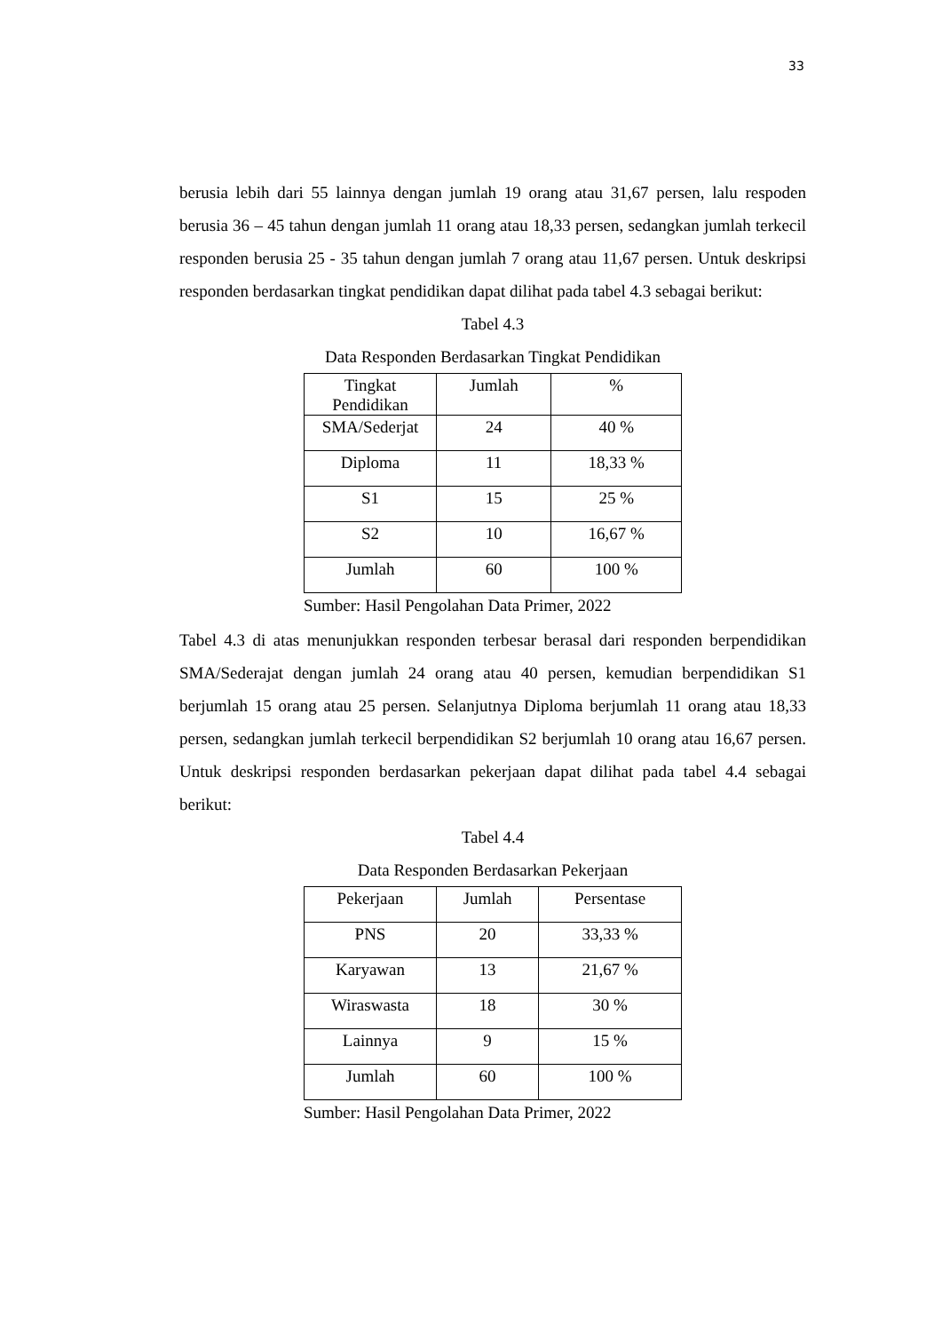33
berusia lebih dari 55 lainnya dengan jumlah 19 orang atau 31,67 persen, lalu respoden berusia 36 – 45 tahun dengan jumlah 11 orang atau 18,33 persen, sedangkan jumlah terkecil responden berusia 25 - 35 tahun dengan jumlah 7 orang atau 11,67 persen. Untuk deskripsi responden berdasarkan tingkat pendidikan dapat dilihat pada tabel 4.3 sebagai berikut:
Tabel 4.3
Data Responden Berdasarkan Tingkat Pendidikan
| Tingkat Pendidikan | Jumlah | % |
| SMA/Sederjat | 24 | 40 % |
| Diploma | 11 | 18,33 % |
| S1 | 15 | 25 % |
| S2 | 10 | 16,67 % |
| Jumlah | 60 | 100 % |
Sumber: Hasil Pengolahan Data Primer, 2022
Tabel 4.3 di atas menunjukkan responden terbesar berasal dari responden berpendidikan SMA/Sederajat dengan jumlah 24 orang atau 40 persen, kemudian berpendidikan S1 berjumlah 15 orang atau 25 persen. Selanjutnya Diploma berjumlah 11 orang atau 18,33 persen, sedangkan jumlah terkecil berpendidikan S2 berjumlah 10 orang atau 16,67 persen. Untuk deskripsi responden berdasarkan pekerjaan dapat dilihat pada tabel 4.4 sebagai berikut:
Tabel 4.4
Data Responden Berdasarkan Pekerjaan
| Pekerjaan | Jumlah | Persentase |
| PNS | 20 | 33,33 % |
| Karyawan | 13 | 21,67 % |
| Wiraswasta | 18 | 30 % |
| Lainnya | 9 | 15 % |
| Jumlah | 60 | 100 % |
Sumber: Hasil Pengolahan Data Primer, 2022